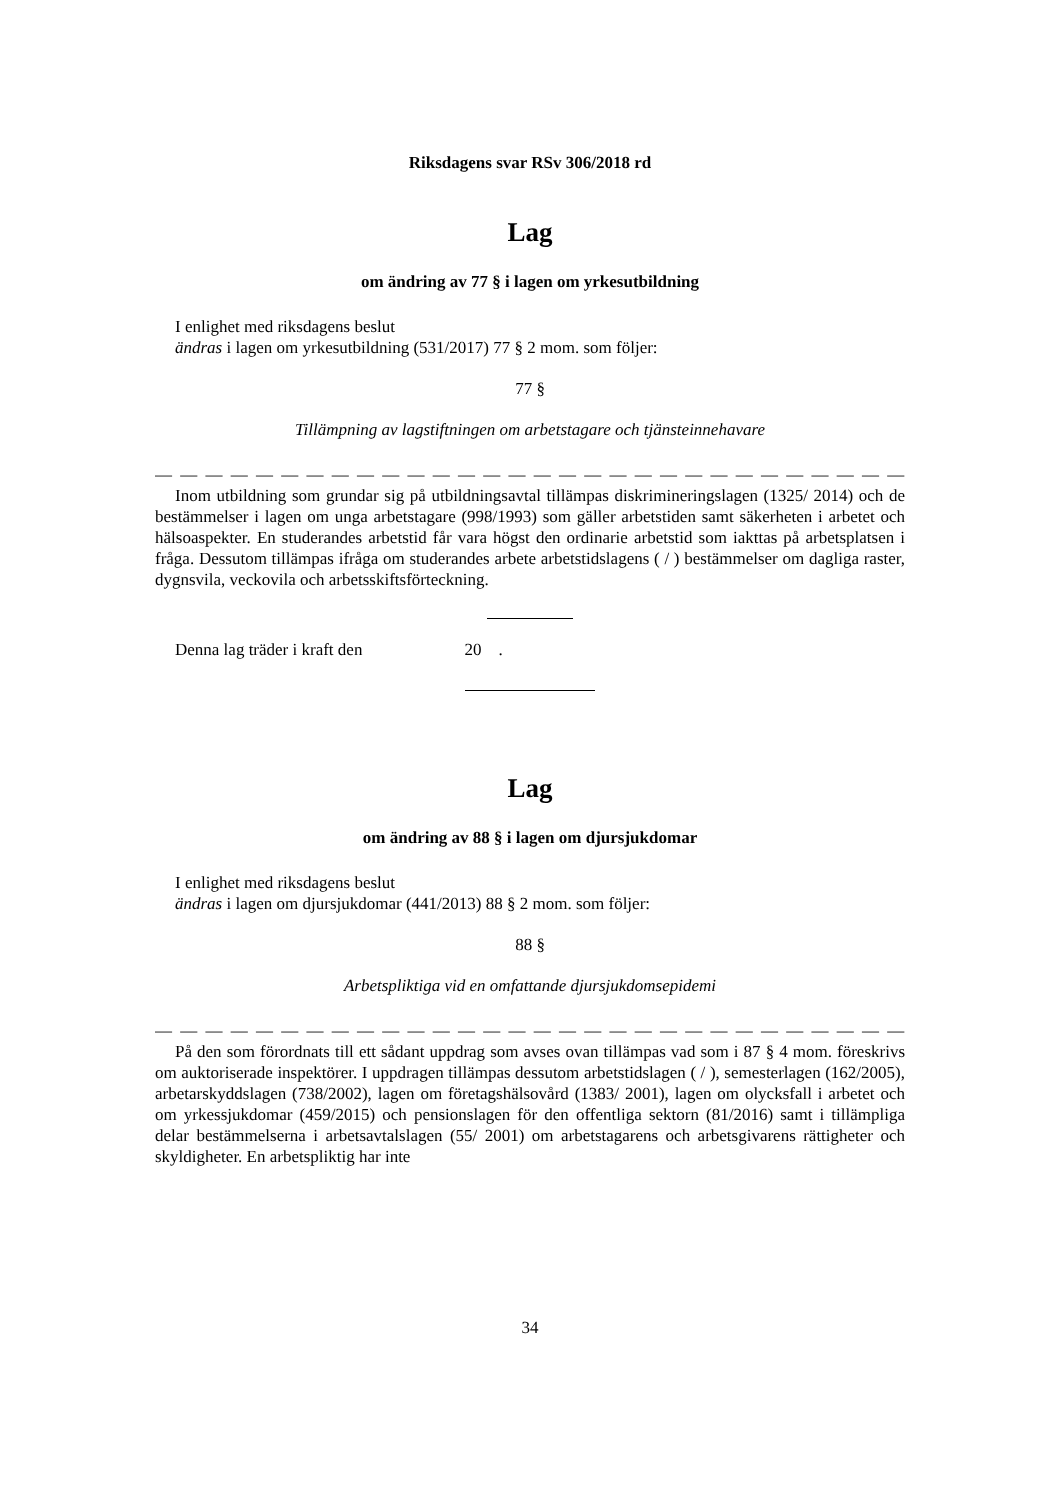Riksdagens svar RSv 306/2018 rd
Lag
om ändring av 77 § i lagen om yrkesutbildning
I enlighet med riksdagens beslut
ändras i lagen om yrkesutbildning (531/2017) 77 § 2 mom. som följer:
77 §
Tillämpning av lagstiftningen om arbetstagare och tjänsteinnehavare
— — — — — — — — — — — — — — — — — — — — — — — — — — — — — — — — — —
Inom utbildning som grundar sig på utbildningsavtal tillämpas diskrimineringslagen (1325/ 2014) och de bestämmelser i lagen om unga arbetstagare (998/1993) som gäller arbetstiden samt säkerheten i arbetet och hälsoaspekter. En studerandes arbetstid får vara högst den ordinarie arbetstid som iakttas på arbetsplatsen i fråga. Dessutom tillämpas ifråga om studerandes arbete arbetstidslagens ( / ) bestämmelser om dagliga raster, dygnsvila, veckovila och arbetsskiftsförteckning.
Denna lag träder i kraft den 20 .
Lag
om ändring av 88 § i lagen om djursjukdomar
I enlighet med riksdagens beslut
ändras i lagen om djursjukdomar (441/2013) 88 § 2 mom. som följer:
88 §
Arbetspliktiga vid en omfattande djursjukdomsepidemi
— — — — — — — — — — — — — — — — — — — — — — — — — — — — — — — — — —
På den som förordnats till ett sådant uppdrag som avses ovan tillämpas vad som i 87 § 4 mom. föreskrivs om auktoriserade inspektörer. I uppdragen tillämpas dessutom arbetstidslagen ( / ), semesterlagen (162/2005), arbetarskyddslagen (738/2002), lagen om företagshälsovård (1383/ 2001), lagen om olycksfall i arbetet och om yrkessjukdomar (459/2015) och pensionslagen för den offentliga sektorn (81/2016) samt i tillämpliga delar bestämmelserna i arbetsavtalslagen (55/ 2001) om arbetstagarens och arbetsgivarens rättigheter och skyldigheter. En arbetspliktig har inte
34